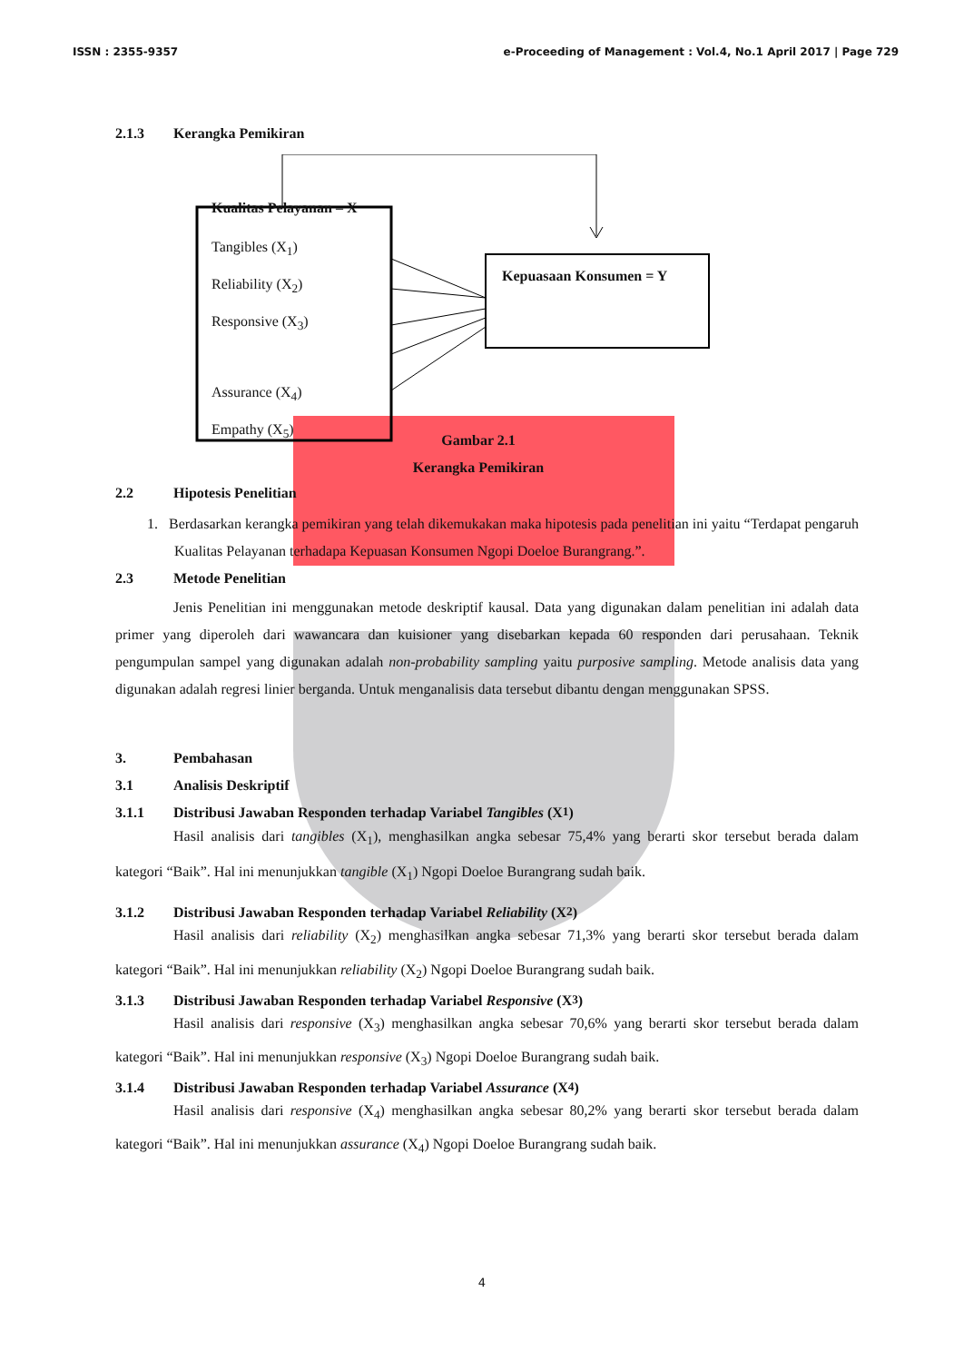ISSN : 2355-9357 e-Proceeding of Management : Vol.4, No.1 April 2017 | Page 729
2.1.3 Kerangka Pemikiran
Kualitas Pelayanan – X
Tangibles (X<sub>1</sub>)
Reliability (X<sub>2</sub>)
Responsive (X<sub>3</sub>)
Assurance (X<sub>4</sub>)
Empathy (X<sub>5</sub>)
Kepuasaan Konsumen = Y
Gambar 2.1
Kerangka Pemikiran
2.2 Hipotesis Penelitian
1. Berdasarkan kerangka pemikiran yang telah dikemukakan maka hipotesis pada penelitian ini yaitu “Terdapat pengaruh Kualitas Pelayanan terhadapa Kepuasan Konsumen Ngopi Doeloe Burangrang.”.
2.3 Metode Penelitian
Jenis Penelitian ini menggunakan metode deskriptif kausal. Data yang digunakan dalam penelitian ini adalah data primer yang diperoleh dari wawancara dan kuisioner yang disebarkan kepada 60 responden dari perusahaan. Teknik pengumpulan sampel yang digunakan adalah non-probability sampling yaitu purposive sampling. Metode analisis data yang digunakan adalah regresi linier berganda. Untuk menganalisis data tersebut dibantu dengan menggunakan SPSS.
3. Pembahasan
3.1 Analisis Deskriptif
3.1.1 Distribusi Jawaban Responden terhadap Variabel Tangibles (X<sub>1</sub>)
Hasil analisis dari tangibles (X<sub>1</sub>), menghasilkan angka sebesar 75,4% yang berarti skor tersebut berada dalam kategori “Baik”. Hal ini menunjukkan tangible (X<sub>1</sub>) Ngopi Doeloe Burangrang sudah baik.
3.1.2 Distribusi Jawaban Responden terhadap Variabel Reliability (X<sub>2</sub>)
Hasil analisis dari reliability (X<sub>2</sub>) menghasilkan angka sebesar 71,3% yang berarti skor tersebut berada dalam kategori “Baik”. Hal ini menunjukkan reliability (X<sub>2</sub>) Ngopi Doeloe Burangrang sudah baik.
3.1.3 Distribusi Jawaban Responden terhadap Variabel Responsive (X<sub>3</sub>)
Hasil analisis dari responsive (X<sub>3</sub>) menghasilkan angka sebesar 70,6% yang berarti skor tersebut berada dalam kategori “Baik”. Hal ini menunjukkan responsive (X<sub>3</sub>) Ngopi Doeloe Burangrang sudah baik.
3.1.4 Distribusi Jawaban Responden terhadap Variabel Assurance (X<sub>4</sub>)
Hasil analisis dari responsive (X<sub>4</sub>) menghasilkan angka sebesar 80,2% yang berarti skor tersebut berada dalam kategori “Baik”. Hal ini menunjukkan assurance (X<sub>4</sub>) Ngopi Doeloe Burangrang sudah baik.
4